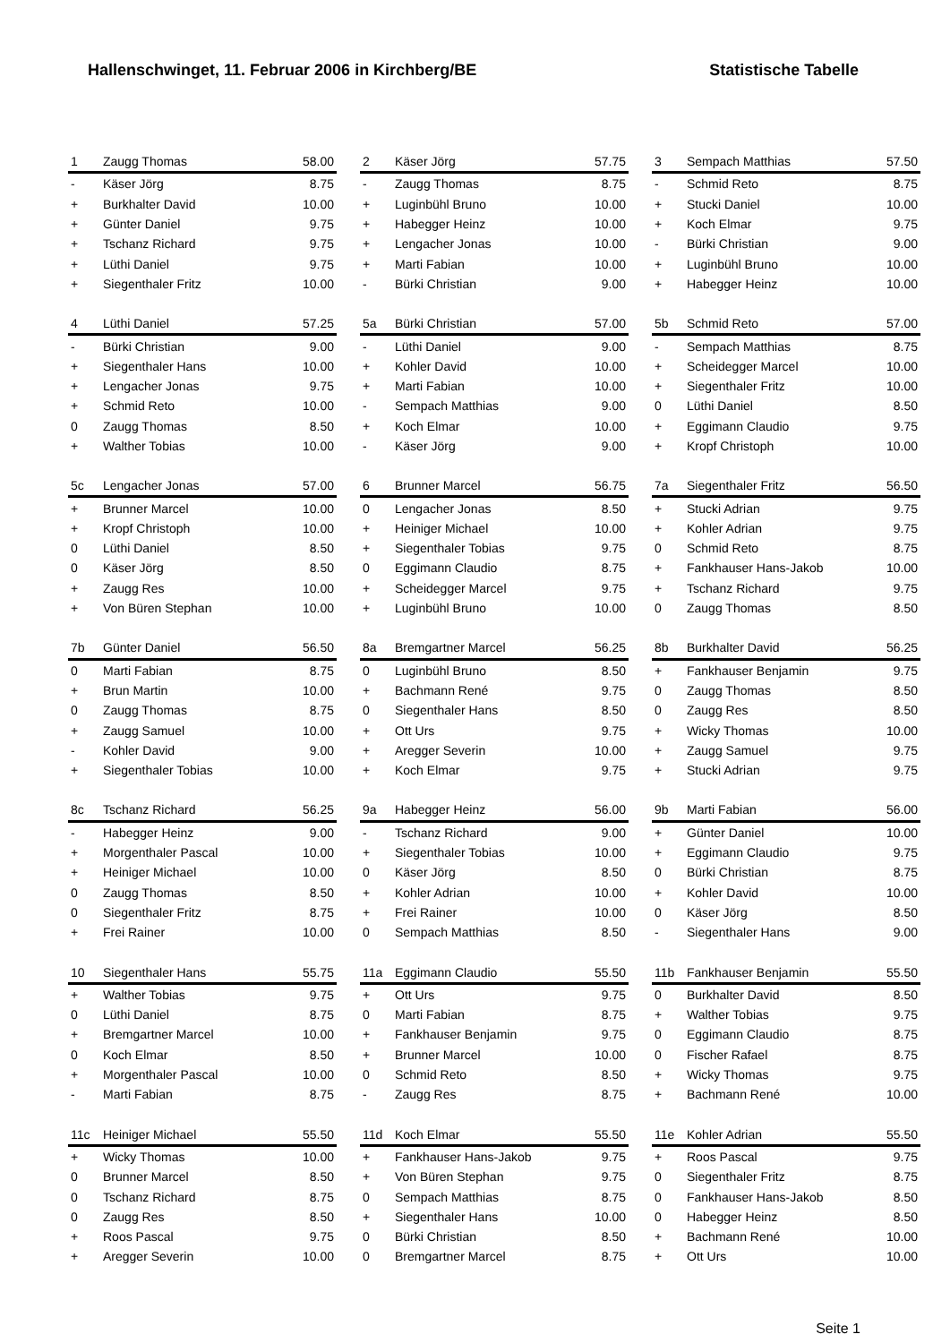Hallenschwinget, 11. Februar 2006 in Kirchberg/BE Statistische Tabelle
| 1 | Zaugg Thomas | 58.00 |
| - | Käser Jörg | 8.75 |
| + | Burkhalter David | 10.00 |
| + | Günter Daniel | 9.75 |
| + | Tschanz Richard | 9.75 |
| + | Lüthi Daniel | 9.75 |
| + | Siegenthaler Fritz | 10.00 |
| 2 | Käser Jörg | 57.75 |
| - | Zaugg Thomas | 8.75 |
| + | Luginbühl Bruno | 10.00 |
| + | Habegger Heinz | 10.00 |
| + | Lengacher Jonas | 10.00 |
| + | Marti Fabian | 10.00 |
| - | Bürki Christian | 9.00 |
| 3 | Sempach Matthias | 57.50 |
| - | Schmid Reto | 8.75 |
| + | Stucki Daniel | 10.00 |
| + | Koch Elmar | 9.75 |
| - | Bürki Christian | 9.00 |
| + | Luginbühl Bruno | 10.00 |
| + | Habegger Heinz | 10.00 |
| 4 | Lüthi Daniel | 57.25 |
| - | Bürki Christian | 9.00 |
| + | Siegenthaler Hans | 10.00 |
| + | Lengacher Jonas | 9.75 |
| + | Schmid Reto | 10.00 |
| 0 | Zaugg Thomas | 8.50 |
| + | Walther Tobias | 10.00 |
| 5a | Bürki Christian | 57.00 |
| - | Lüthi Daniel | 9.00 |
| + | Kohler David | 10.00 |
| + | Marti Fabian | 10.00 |
| - | Sempach Matthias | 9.00 |
| + | Koch Elmar | 10.00 |
| - | Käser Jörg | 9.00 |
| 5b | Schmid Reto | 57.00 |
| - | Sempach Matthias | 8.75 |
| + | Scheidegger Marcel | 10.00 |
| + | Siegenthaler Fritz | 10.00 |
| 0 | Lüthi Daniel | 8.50 |
| + | Eggimann Claudio | 9.75 |
| + | Kropf Christoph | 10.00 |
| 5c | Lengacher Jonas | 57.00 |
| + | Brunner Marcel | 10.00 |
| + | Kropf Christoph | 10.00 |
| 0 | Lüthi Daniel | 8.50 |
| 0 | Käser Jörg | 8.50 |
| + | Zaugg Res | 10.00 |
| + | Von Büren Stephan | 10.00 |
| 6 | Brunner Marcel | 56.75 |
| 0 | Lengacher Jonas | 8.50 |
| + | Heiniger Michael | 10.00 |
| + | Siegenthaler Tobias | 9.75 |
| 0 | Eggimann Claudio | 8.75 |
| + | Scheidegger Marcel | 9.75 |
| + | Luginbühl Bruno | 10.00 |
| 7a | Siegenthaler Fritz | 56.50 |
| + | Stucki Adrian | 9.75 |
| + | Kohler Adrian | 9.75 |
| 0 | Schmid Reto | 8.75 |
| + | Fankhauser Hans-Jakob | 10.00 |
| + | Tschanz Richard | 9.75 |
| 0 | Zaugg Thomas | 8.50 |
| 7b | Günter Daniel | 56.50 |
| 0 | Marti Fabian | 8.75 |
| + | Brun Martin | 10.00 |
| 0 | Zaugg Thomas | 8.75 |
| + | Zaugg Samuel | 10.00 |
| - | Kohler David | 9.00 |
| + | Siegenthaler Tobias | 10.00 |
| 8a | Bremgartner Marcel | 56.25 |
| 0 | Luginbühl Bruno | 8.50 |
| + | Bachmann René | 9.75 |
| 0 | Siegenthaler Hans | 8.50 |
| + | Ott Urs | 9.75 |
| + | Aregger Severin | 10.00 |
| + | Koch Elmar | 9.75 |
| 8b | Burkhalter David | 56.25 |
| + | Fankhauser Benjamin | 9.75 |
| 0 | Zaugg Thomas | 8.50 |
| 0 | Zaugg Res | 8.50 |
| + | Wicky Thomas | 10.00 |
| + | Zaugg Samuel | 9.75 |
| + | Stucki Adrian | 9.75 |
| 8c | Tschanz Richard | 56.25 |
| - | Habegger Heinz | 9.00 |
| + | Morgenthaler Pascal | 10.00 |
| + | Heiniger Michael | 10.00 |
| 0 | Zaugg Thomas | 8.50 |
| 0 | Siegenthaler Fritz | 8.75 |
| + | Frei Rainer | 10.00 |
| 9a | Habegger Heinz | 56.00 |
| - | Tschanz Richard | 9.00 |
| + | Siegenthaler Tobias | 10.00 |
| 0 | Käser Jörg | 8.50 |
| + | Kohler Adrian | 10.00 |
| + | Frei Rainer | 10.00 |
| 0 | Sempach Matthias | 8.50 |
| 9b | Marti Fabian | 56.00 |
| + | Günter Daniel | 10.00 |
| + | Eggimann Claudio | 9.75 |
| 0 | Bürki Christian | 8.75 |
| + | Kohler David | 10.00 |
| 0 | Käser Jörg | 8.50 |
| - | Siegenthaler Hans | 9.00 |
| 10 | Siegenthaler Hans | 55.75 |
| + | Walther Tobias | 9.75 |
| 0 | Lüthi Daniel | 8.75 |
| + | Bremgartner Marcel | 10.00 |
| 0 | Koch Elmar | 8.50 |
| + | Morgenthaler Pascal | 10.00 |
| - | Marti Fabian | 8.75 |
| 11a | Eggimann Claudio | 55.50 |
| + | Ott Urs | 9.75 |
| 0 | Marti Fabian | 8.75 |
| + | Fankhauser Benjamin | 9.75 |
| + | Brunner Marcel | 10.00 |
| 0 | Schmid Reto | 8.50 |
| - | Zaugg Res | 8.75 |
| 11b | Fankhauser Benjamin | 55.50 |
| 0 | Burkhalter David | 8.50 |
| + | Walther Tobias | 9.75 |
| 0 | Eggimann Claudio | 8.75 |
| 0 | Fischer Rafael | 8.75 |
| + | Wicky Thomas | 9.75 |
| + | Bachmann René | 10.00 |
| 11c | Heiniger Michael | 55.50 |
| + | Wicky Thomas | 10.00 |
| 0 | Brunner Marcel | 8.50 |
| 0 | Tschanz Richard | 8.75 |
| 0 | Zaugg Res | 8.50 |
| + | Roos Pascal | 9.75 |
| + | Aregger Severin | 10.00 |
| 11d | Koch Elmar | 55.50 |
| + | Fankhauser Hans-Jakob | 9.75 |
| + | Von Büren Stephan | 9.75 |
| 0 | Sempach Matthias | 8.75 |
| + | Siegenthaler Hans | 10.00 |
| 0 | Bürki Christian | 8.50 |
| 0 | Bremgartner Marcel | 8.75 |
| 11e | Kohler Adrian | 55.50 |
| + | Roos Pascal | 9.75 |
| 0 | Siegenthaler Fritz | 8.75 |
| 0 | Fankhauser Hans-Jakob | 8.50 |
| 0 | Habegger Heinz | 8.50 |
| + | Bachmann René | 10.00 |
| + | Ott Urs | 10.00 |
Seite 1